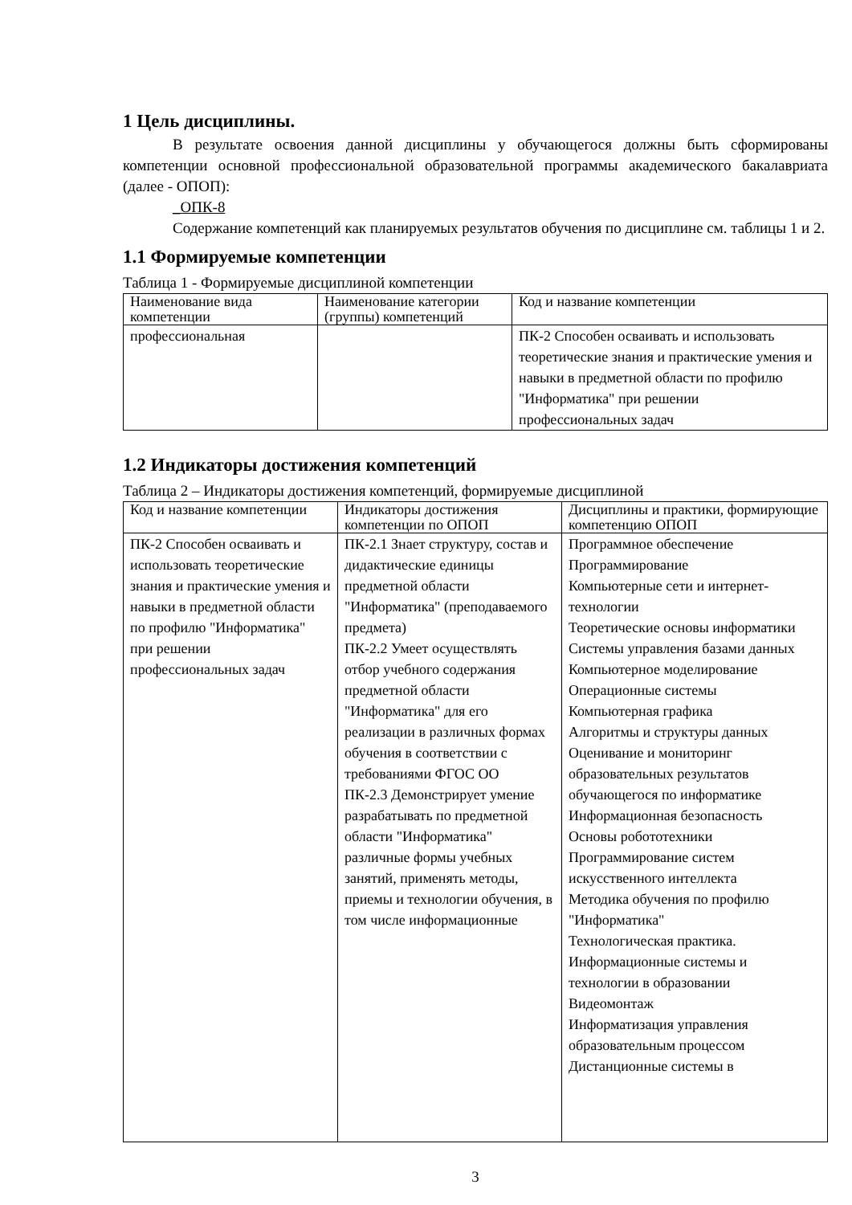1 Цель дисциплины.
В результате освоения данной дисциплины у обучающегося должны быть сформированы компетенции основной профессиональной образовательной программы академического бакалавриата (далее - ОПОП):
_ОПК-8
Содержание компетенций как планируемых результатов обучения по дисциплине см. таблицы 1 и 2.
1.1 Формируемые компетенции
Таблица 1 - Формируемые дисциплиной компетенции
| Наименование вида компетенции | Наименование категории (группы) компетенций | Код и название компетенции |
| профессиональная | | ПК-2 Способен осваивать и использовать теоретические знания и практические умения и навыки в предметной области по профилю "Информатика" при решении профессиональных задач |
1.2 Индикаторы достижения компетенций
Таблица 2 – Индикаторы достижения компетенций, формируемые дисциплиной
| Код и название компетенции | Индикаторы достижения компетенции по ОПОП | Дисциплины и практики, формирующие компетенцию ОПОП |
| ПК-2 Способен осваивать и использовать теоретические знания и практические умения и навыки в предметной области по профилю "Информатика" при решении профессиональных задач | ПК-2.1 Знает структуру, состав и дидактические единицы предметной области "Информатика" (преподаваемого предмета) ПК-2.2 Умеет осуществлять отбор учебного содержания предметной области "Информатика" для его реализации в различных формах обучения в соответствии с требованиями ФГОС ОО ПК-2.3 Демонстрирует умение разрабатывать по предметной области "Информатика" различные формы учебных занятий, применять методы, приемы и технологии обучения, в том числе информационные | Программное обеспечение Программирование Компьютерные сети и интернет-технологии Теоретические основы информатики Системы управления базами данных Компьютерное моделирование Операционные системы Компьютерная графика Алгоритмы и структуры данных Оценивание и мониторинг образовательных результатов обучающегося по информатике Информационная безопасность Основы робототехники Программирование систем искусственного интеллекта Методика обучения по профилю "Информатика" Технологическая практика. Информационные системы и технологии в образовании Видеомонтаж Информатизация управления образовательным процессом Дистанционные системы в |
3